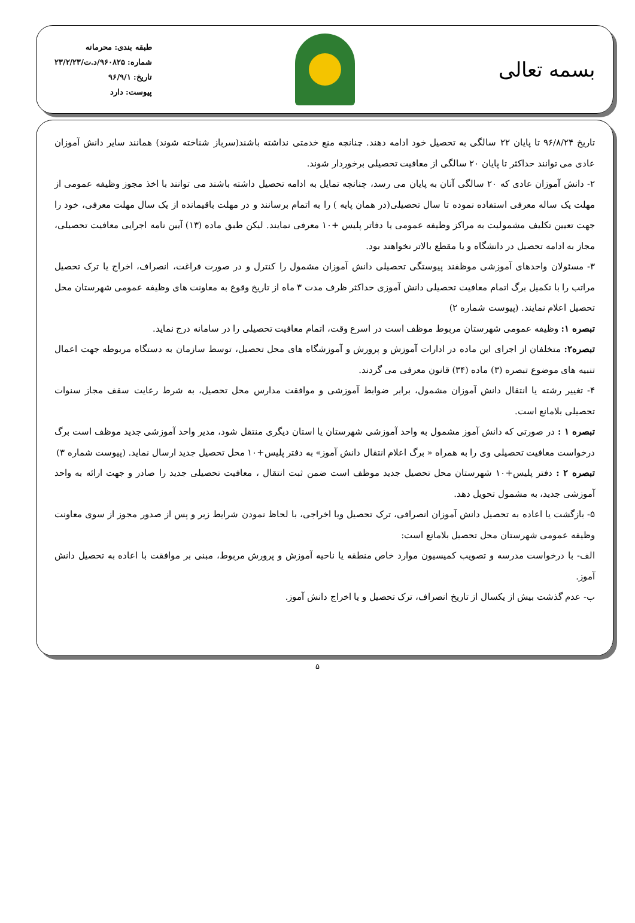بسمه تعالی
طبقه بندی: محرمانه
شماره: ۹۶۰۸۲۵/د.ت/۲۳/۲/۲۳
تاریخ: ۹۶/۹/۱
پیوست: دارد
تاریخ ۹۶/۸/۲۴ تا پایان ۲۲ سالگی به تحصیل خود ادامه دهند. چنانچه منع خدمتی نداشته باشند(سرباز شناخته شوند) همانند سایر دانش آموزان عادی می توانند حداکثر تا پایان ۲۰ سالگی از معافیت تحصیلی برخوردار شوند.
۲- دانش آموزان عادی که ۲۰ سالگی آنان به پایان می رسد، چنانچه تمایل به ادامه تحصیل داشته باشند می توانند با اخذ مجوز وظیفه عمومی از مهلت یک ساله معرفی استفاده نموده تا سال تحصیلی(در همان پایه ) را به اتمام برسانند و در مهلت باقیمانده از یک سال مهلت معرفی، خود را جهت تعیین تکلیف مشمولیت به مراکز وظیفه عمومی یا دفاتر پلیس +۱۰ معرفی نمایند. لیکن طبق ماده (۱۳) آیین نامه اجرایی معافیت تحصیلی، مجاز به ادامه تحصیل در دانشگاه و یا مقطع بالاتر نخواهند بود.
۳- مسئولان واحدهای آموزشی موظفند پیوستگی تحصیلی دانش آموزان مشمول را کنترل و در صورت فراغت، انصراف، اخراج یا ترک تحصیل مراتب را با تکمیل برگ اتمام معافیت تحصیلی دانش آموزی حداکثر ظرف مدت ۳ ماه از تاریخ وقوع به معاونت های وظیفه عمومی شهرستان محل تحصیل اعلام نمایند. (پیوست شماره ۲)
تبصره ۱: وظیفه عمومی شهرستان مربوط موظف است در اسرع وقت، اتمام معافیت تحصیلی را در سامانه درج نماید.
تبصره۲: متخلفان از اجرای این ماده در ادارات آموزش و پرورش و آموزشگاه های محل تحصیل، توسط سازمان به دستگاه مربوطه جهت اعمال تنبیه های موضوع تبصره (۳) ماده (۳۴) قانون معرفی می گردند.
۴- تغییر رشته یا انتقال دانش آموزان مشمول، برابر ضوابط آموزشی و موافقت مدارس محل تحصیل، به شرط رعایت سقف مجاز سنوات تحصیلی بلامانع است.
تبصره ۱ : در صورتی که دانش آموز مشمول به واحد آموزشی شهرستان یا استان دیگری منتقل شود، مدیر واحد آموزشی جدید موظف است برگ درخواست معافیت تحصیلی وی را به همراه « برگ اعلام انتقال دانش آموز» به دفتر پلیس+۱۰ محل تحصیل جدید ارسال نماید. (پیوست شماره ۳)
تبصره ۲ : دفتر پلیس+۱۰ شهرستان محل تحصیل جدید موظف است ضمن ثبت انتقال ، معافیت تحصیلی جدید را صادر و جهت ارائه به واحد آموزشی جدید، به مشمول تحویل دهد.
۵- بازگشت یا اعاده به تحصیل دانش آموزان انصرافی، ترک تحصیل ویا اخراجی، با لحاظ نمودن شرایط زیر و پس از صدور مجوز از سوی معاونت وظیفه عمومی شهرستان محل تحصیل بلامانع است:
الف- با درخواست مدرسه و تصویب کمیسیون موارد خاص منطقه یا ناحیه آموزش و پرورش مربوط، مبنی بر موافقت با اعاده به تحصیل دانش آموز.
ب- عدم گذشت بیش از یکسال از تاریخ انصراف، ترک تحصیل و یا اخراج دانش آموز.
۵